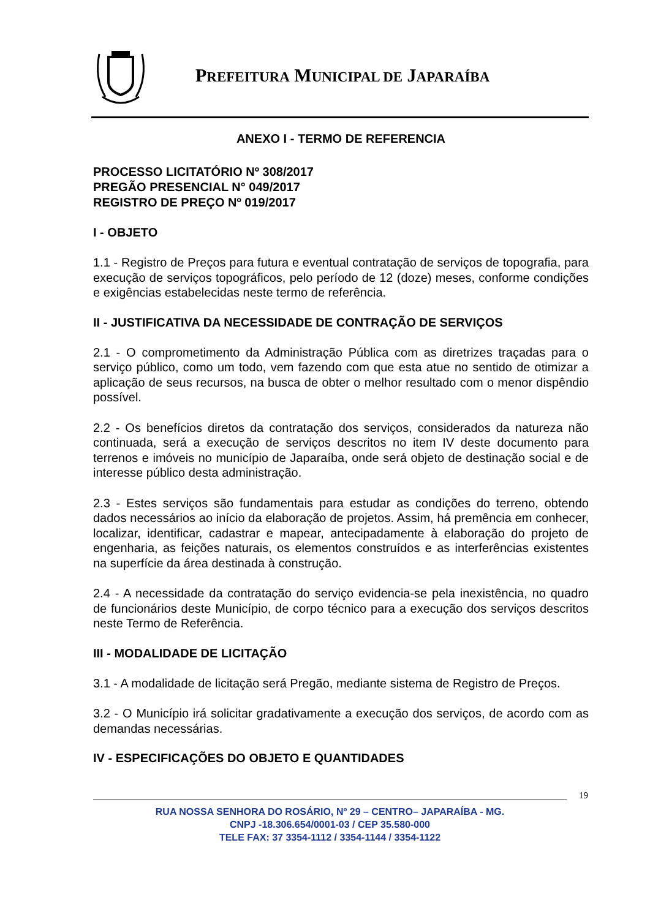PREFEITURA MUNICIPAL DE JAPARAÍBA
ANEXO I - TERMO DE REFERENCIA
PROCESSO LICITATÓRIO Nº 308/2017
PREGÃO PRESENCIAL N° 049/2017
REGISTRO DE PREÇO Nº 019/2017
I - OBJETO
1.1 - Registro de Preços para futura e eventual contratação de serviços de topografia, para execução de serviços topográficos, pelo período de 12 (doze) meses, conforme condições e exigências estabelecidas neste termo de referência.
II - JUSTIFICATIVA DA NECESSIDADE DE CONTRAÇÃO DE SERVIÇOS
2.1 - O comprometimento da Administração Pública com as diretrizes traçadas para o serviço público, como um todo, vem fazendo com que esta atue no sentido de otimizar a aplicação de seus recursos, na busca de obter o melhor resultado com o menor dispêndio possível.
2.2 - Os benefícios diretos da contratação dos serviços, considerados da natureza não continuada, será a execução de serviços descritos no item IV deste documento para terrenos e imóveis no município de Japaraíba, onde será objeto de destinação social e de interesse público desta administração.
2.3 - Estes serviços são fundamentais para estudar as condições do terreno, obtendo dados necessários ao início da elaboração de projetos. Assim, há premência em conhecer, localizar, identificar, cadastrar e mapear, antecipadamente à elaboração do projeto de engenharia, as feições naturais, os elementos construídos e as interferências existentes na superfície da área destinada à construção.
2.4 - A necessidade da contratação do serviço evidencia-se pela inexistência, no quadro de funcionários deste Município, de corpo técnico para a execução dos serviços descritos neste Termo de Referência.
III - MODALIDADE DE LICITAÇÃO
3.1 - A modalidade de licitação será Pregão, mediante sistema de Registro de Preços.
3.2 - O Município irá solicitar gradativamente a execução dos serviços, de acordo com as demandas necessárias.
IV - ESPECIFICAÇÕES DO OBJETO E QUANTIDADES
19
RUA NOSSA SENHORA DO ROSÁRIO, Nº 29 – CENTRO– JAPARAÍBA - MG.
CNPJ -18.306.654/0001-03 / CEP 35.580-000
TELE FAX: 37 3354-1112 / 3354-1144 / 3354-1122